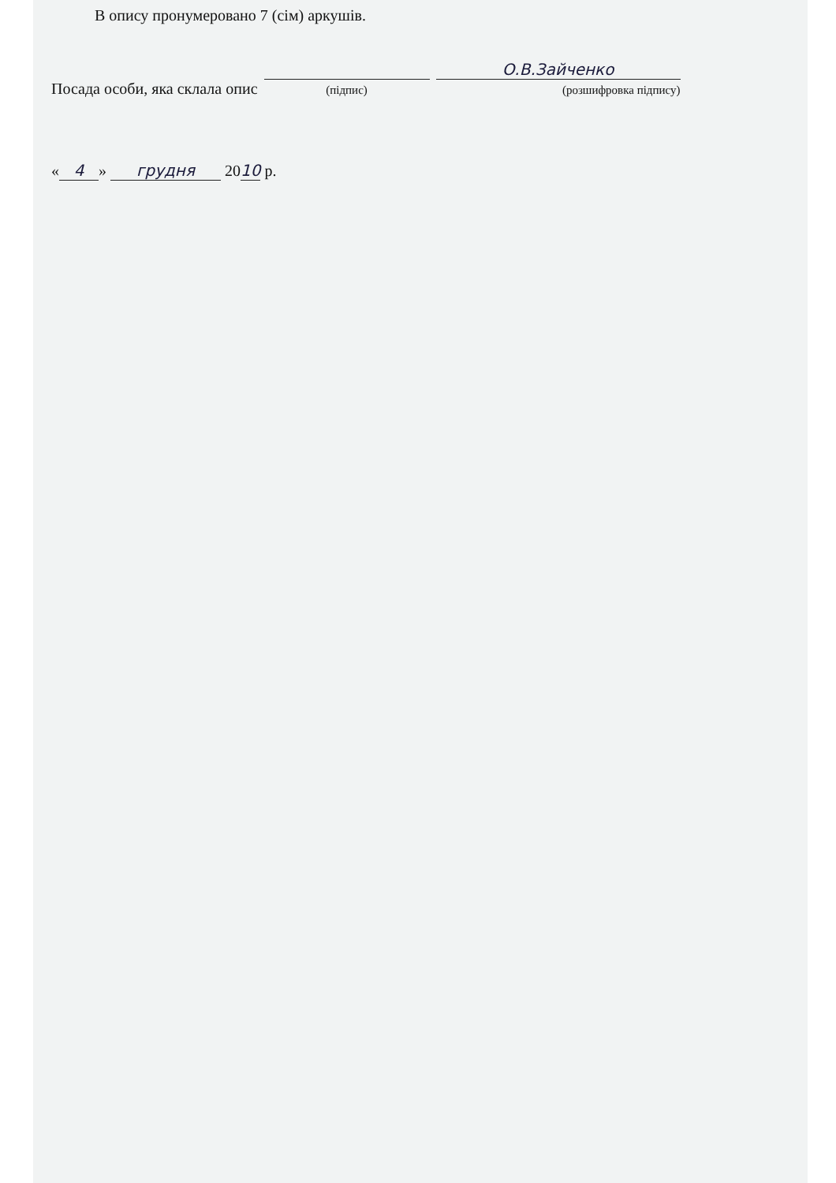В опису пронумеровано 7 (сім) аркушів.
Посада особи, яка склала опис
(підпис) О.В.Зайченко
(розшифровка підпису)
« 4 » грудня 2010 р.